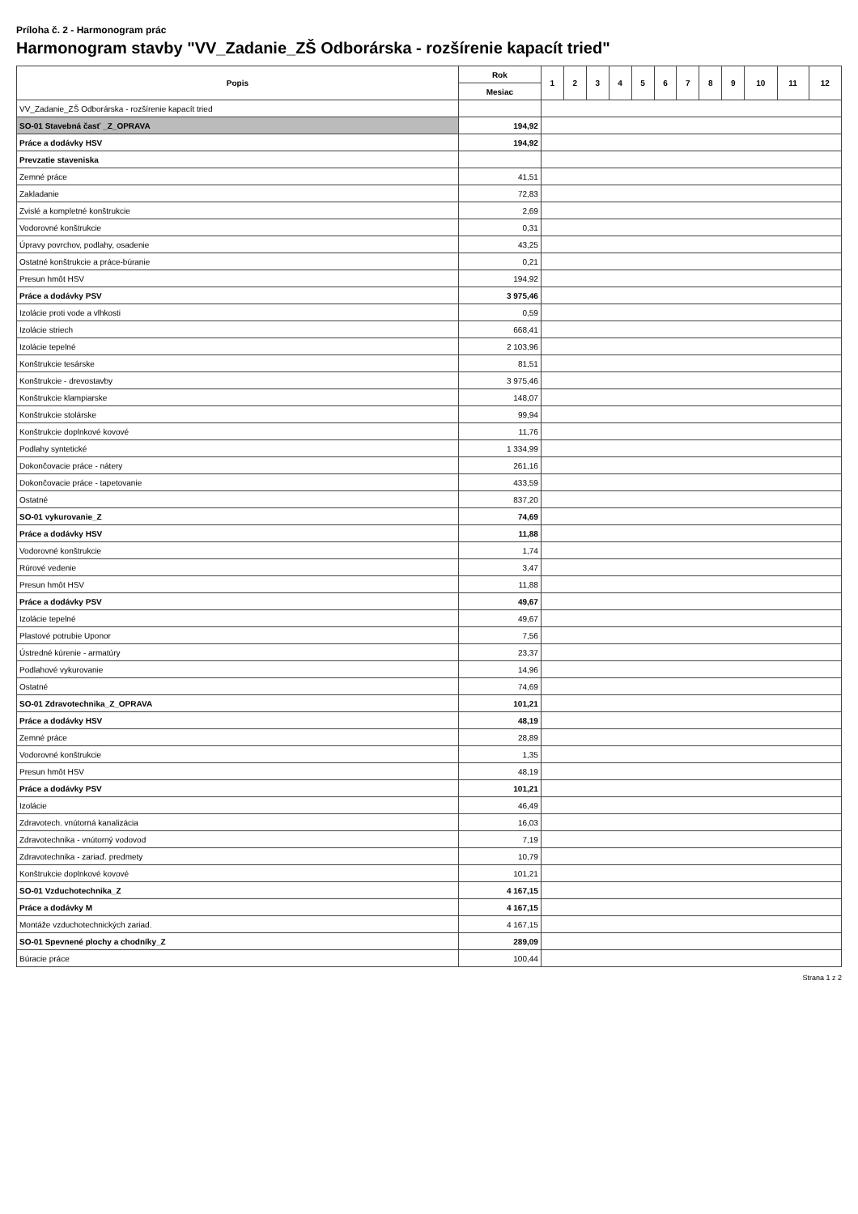Príloha č. 2 - Harmonogram prác
Harmonogram stavby "VV_Zadanie_ZŠ Odborárska - rozšírenie kapacít tried"
| Popis | Rok | 1 | 2 | 3 | 4 | 5 | 6 | 7 | 8 | 9 | 10 | 11 | 12 |
| --- | --- | --- | --- | --- | --- | --- | --- | --- | --- | --- | --- | --- | --- |
| | Mesiac | | | | | | | | | | | | |
| VV_Zadanie_ZŠ Odborárska - rozšírenie kapacít tried | | | | | | | | | | | | | |
| SO-01 Stavebná časť _Z_OPRAVA | 194,92 | | | | | | | | | | | | |
| Práce a dodávky HSV | 194,92 | | | | | | | | | | | | |
| Prevzatie staveniska | | | | | | | | | | | | | |
| Zemné práce | 41,51 | | | | | | | | | | | | |
| Zakladanie | 72,83 | | | | | | | | | | | | |
| Zvislé a kompletné konštrukcie | 2,69 | | | | | | | | | | | | |
| Vodorovné konštrukcie | 0,31 | | | | | | | | | | | | |
| Úpravy povrchov, podlahy, osadenie | 43,25 | | | | | | | | | | | | |
| Ostatné konštrukcie a práce-búranie | 0,21 | | | | | | | | | | | | |
| Presun hmôt HSV | 194,92 | | | | | | | | | | | | |
| Práce a dodávky PSV | 3 975,46 | | | | | | | | | | | | |
| Izolácie proti vode a vlhkosti | 0,59 | | | | | | | | | | | | |
| Izolácie striech | 668,41 | | | | | | | | | | | | |
| Izolácie tepelné | 2 103,96 | | | | | | | | | | | | |
| Konštrukcie tesárske | 81,51 | | | | | | | | | | | | |
| Konštrukcie - drevostavby | 3 975,46 | | | | | | | | | | | | |
| Konštrukcie klampiarske | 148,07 | | | | | | | | | | | | |
| Konštrukcie stolárske | 99,94 | | | | | | | | | | | | |
| Konštrukcie doplnkové kovové | 11,76 | | | | | | | | | | | | |
| Podlahy syntetické | 1 334,99 | | | | | | | | | | | | |
| Dokončovacie práce - nátery | 261,16 | | | | | | | | | | | | |
| Dokončovacie práce - tapetovanie | 433,59 | | | | | | | | | | | | |
| Ostatné | 837,20 | | | | | | | | | | | | |
| SO-01 vykurovanie_Z | 74,69 | | | | | | | | | | | | |
| Práce a dodávky HSV | 11,88 | | | | | | | | | | | | |
| Vodorovné konštrukcie | 1,74 | | | | | | | | | | | | |
| Rúrové vedenie | 3,47 | | | | | | | | | | | | |
| Presun hmôt HSV | 11,88 | | | | | | | | | | | | |
| Práce a dodávky PSV | 49,67 | | | | | | | | | | | | |
| Izolácie tepelné | 49,67 | | | | | | | | | | | | |
| Plastové potrubie Uponor | 7,56 | | | | | | | | | | | | |
| Ústredné kúrenie - armatúry | 23,37 | | | | | | | | | | | | |
| Podlahové vykurovanie | 14,96 | | | | | | | | | | | | |
| Ostatné | 74,69 | | | | | | | | | | | | |
| SO-01 Zdravotechnika_Z_OPRAVA | 101,21 | | | | | | | | | | | | |
| Práce a dodávky HSV | 48,19 | | | | | | | | | | | | |
| Zemné práce | 28,89 | | | | | | | | | | | | |
| Vodorovné konštrukcie | 1,35 | | | | | | | | | | | | |
| Presun hmôt HSV | 48,19 | | | | | | | | | | | | |
| Práce a dodávky PSV | 101,21 | | | | | | | | | | | | |
| Izolácie | 46,49 | | | | | | | | | | | | |
| Zdravotech. vnútorná kanalizácia | 16,03 | | | | | | | | | | | | |
| Zdravotechnika - vnútorný vodovod | 7,19 | | | | | | | | | | | | |
| Zdravotechnika - zariaď. predmety | 10,79 | | | | | | | | | | | | |
| Konštrukcie doplnkové kovové | 101,21 | | | | | | | | | | | | |
| SO-01 Vzduchotechnika_Z | 4 167,15 | | | | | | | | | | | | |
| Práce a dodávky M | 4 167,15 | | | | | | | | | | | | |
| Montáže vzduchotechnických zariad. | 4 167,15 | | | | | | | | | | | | |
| SO-01 Spevnené plochy a chodníky_Z | 289,09 | | | | | | | | | | | | |
| Búracie práce | 100,44 | | | | | | | | | | | | |
Strana 1 z 2